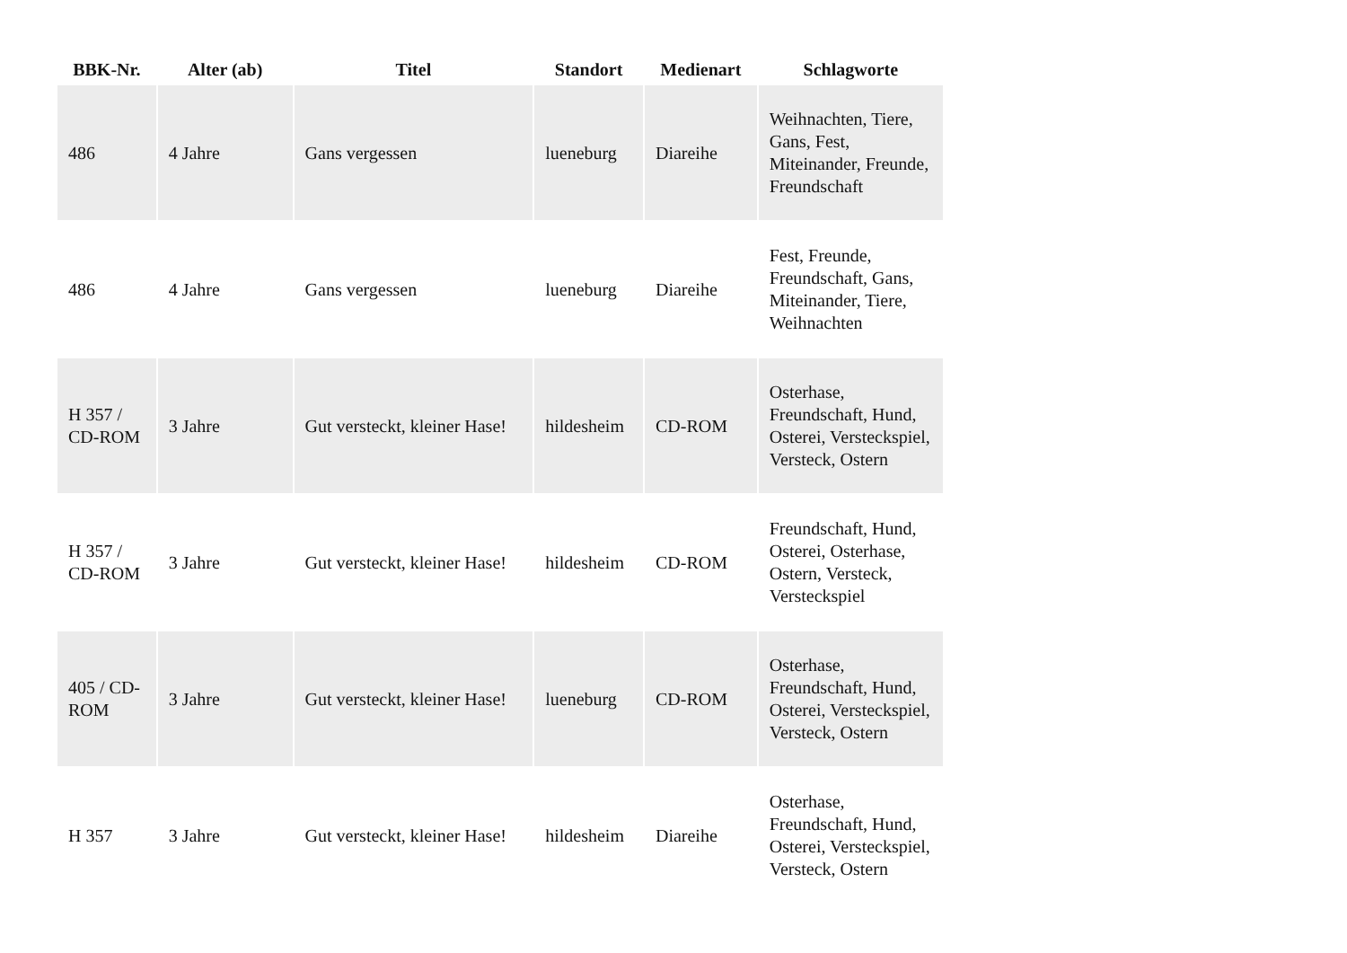| BBK-Nr. | Alter (ab) | Titel | Standort | Medienart | Schlagworte |
| --- | --- | --- | --- | --- | --- |
| 486 | 4 Jahre | Gans vergessen | lueneburg | Diareihe | Weihnachten, Tiere, Gans, Fest, Miteinander, Freunde, Freundschaft |
| 486 | 4 Jahre | Gans vergessen | lueneburg | Diareihe | Fest, Freunde, Freundschaft, Gans, Miteinander, Tiere, Weihnachten |
| H 357 / CD-ROM | 3 Jahre | Gut versteckt, kleiner Hase! | hildesheim | CD-ROM | Osterhase, Freundschaft, Hund, Osterei, Versteckspiel, Versteck, Ostern |
| H 357 / CD-ROM | 3 Jahre | Gut versteckt, kleiner Hase! | hildesheim | CD-ROM | Freundschaft, Hund, Osterei, Osterhase, Ostern, Versteck, Versteckspiel |
| 405 / CD-ROM | 3 Jahre | Gut versteckt, kleiner Hase! | lueneburg | CD-ROM | Osterhase, Freundschaft, Hund, Osterei, Versteckspiel, Versteck, Ostern |
| H 357 | 3 Jahre | Gut versteckt, kleiner Hase! | hildesheim | Diareihe | Osterhase, Freundschaft, Hund, Osterei, Versteckspiel, Versteck, Ostern |